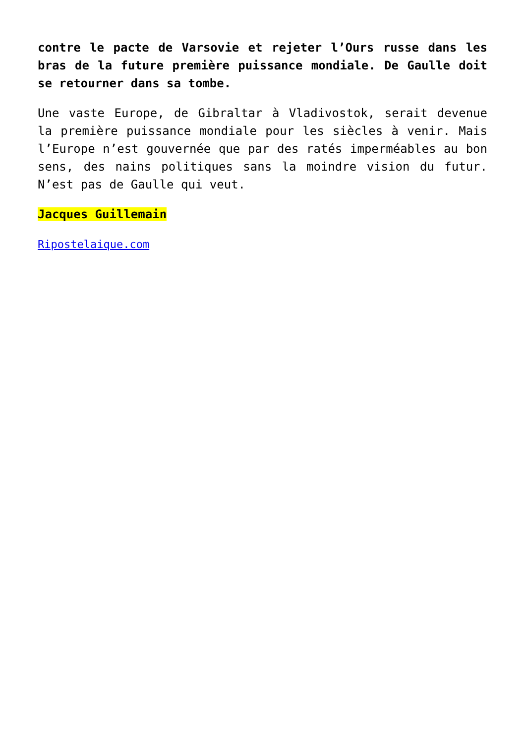contre le pacte de Varsovie et rejeter l’Ours russe dans les bras de la future première puissance mondiale. De Gaulle doit se retourner dans sa tombe.
Une vaste Europe, de Gibraltar à Vladivostok, serait devenue la première puissance mondiale pour les siècles à venir. Mais l’Europe n’est gouvernée que par des ratés imperméables au bon sens, des nains politiques sans la moindre vision du futur. N’est pas de Gaulle qui veut.
Jacques Guillemain
Ripostelaique.com